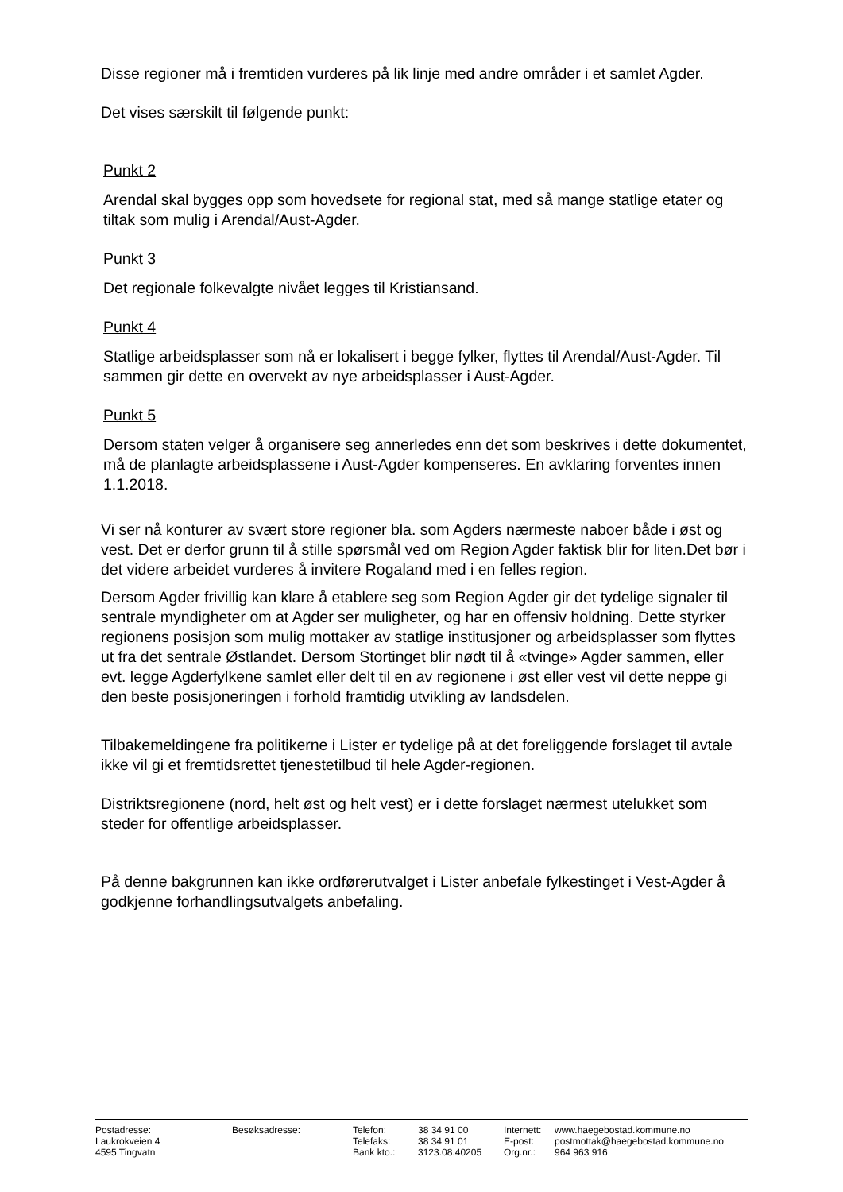Disse regioner må i fremtiden vurderes på lik linje med andre områder i et samlet Agder.
Det vises særskilt til følgende punkt:
Punkt 2
Arendal skal bygges opp som hovedsete for regional stat, med så mange statlige etater og tiltak som mulig i Arendal/Aust-Agder.
Punkt 3
Det regionale folkevalgte nivået legges til Kristiansand.
Punkt 4
Statlige arbeidsplasser som nå er lokalisert i begge fylker, flyttes til Arendal/Aust-Agder. Til sammen gir dette en overvekt av nye arbeidsplasser i Aust-Agder.
Punkt 5
Dersom staten velger å organisere seg annerledes enn det som beskrives i dette dokumentet, må de planlagte arbeidsplassene i Aust-Agder kompenseres. En avklaring forventes innen 1.1.2018.
Vi ser nå konturer av svært store regioner bla. som Agders nærmeste naboer både i øst og vest. Det er derfor grunn til å stille spørsmål ved om Region Agder faktisk blir for liten.Det bør i det videre arbeidet vurderes å invitere Rogaland med i en felles region.
Dersom Agder frivillig kan klare å etablere seg som Region Agder gir det tydelige signaler til sentrale myndigheter om at Agder ser muligheter, og har en offensiv holdning. Dette styrker regionens posisjon som mulig mottaker av statlige institusjoner og arbeidsplasser som flyttes ut fra det sentrale Østlandet. Dersom Stortinget blir nødt til å «tvinge» Agder sammen, eller evt. legge Agderfylkene samlet eller delt til en av regionene i øst eller vest vil dette neppe gi den beste posisjoneringen i forhold framtidig utvikling av landsdelen.
Tilbakemeldingene fra politikerne i Lister er tydelige på at det foreliggende forslaget til avtale ikke vil gi et fremtidsrettet tjenestetilbud til hele Agder-regionen.
Distriktsregionene (nord, helt øst og helt vest) er i dette forslaget nærmest utelukket som steder for offentlige arbeidsplasser.
På denne bakgrunnen kan ikke ordførerutvalget i Lister anbefale fylkestinget i Vest-Agder å godkjenne forhandlingsutvalgets anbefaling.
| Postadresse: | Besøksadresse: | Telefon: | 38 34 91 00 | Internett: | www.haegebostad.kommune.no |
| Laukrokveien 4 | | Telefaks: | 38 34 91 01 | E-post: | postmottak@haegebostad.kommune.no |
| 4595 Tingvatn | | Bank kto.: | 3123.08.40205 | Org.nr.: | 964 963 916 |